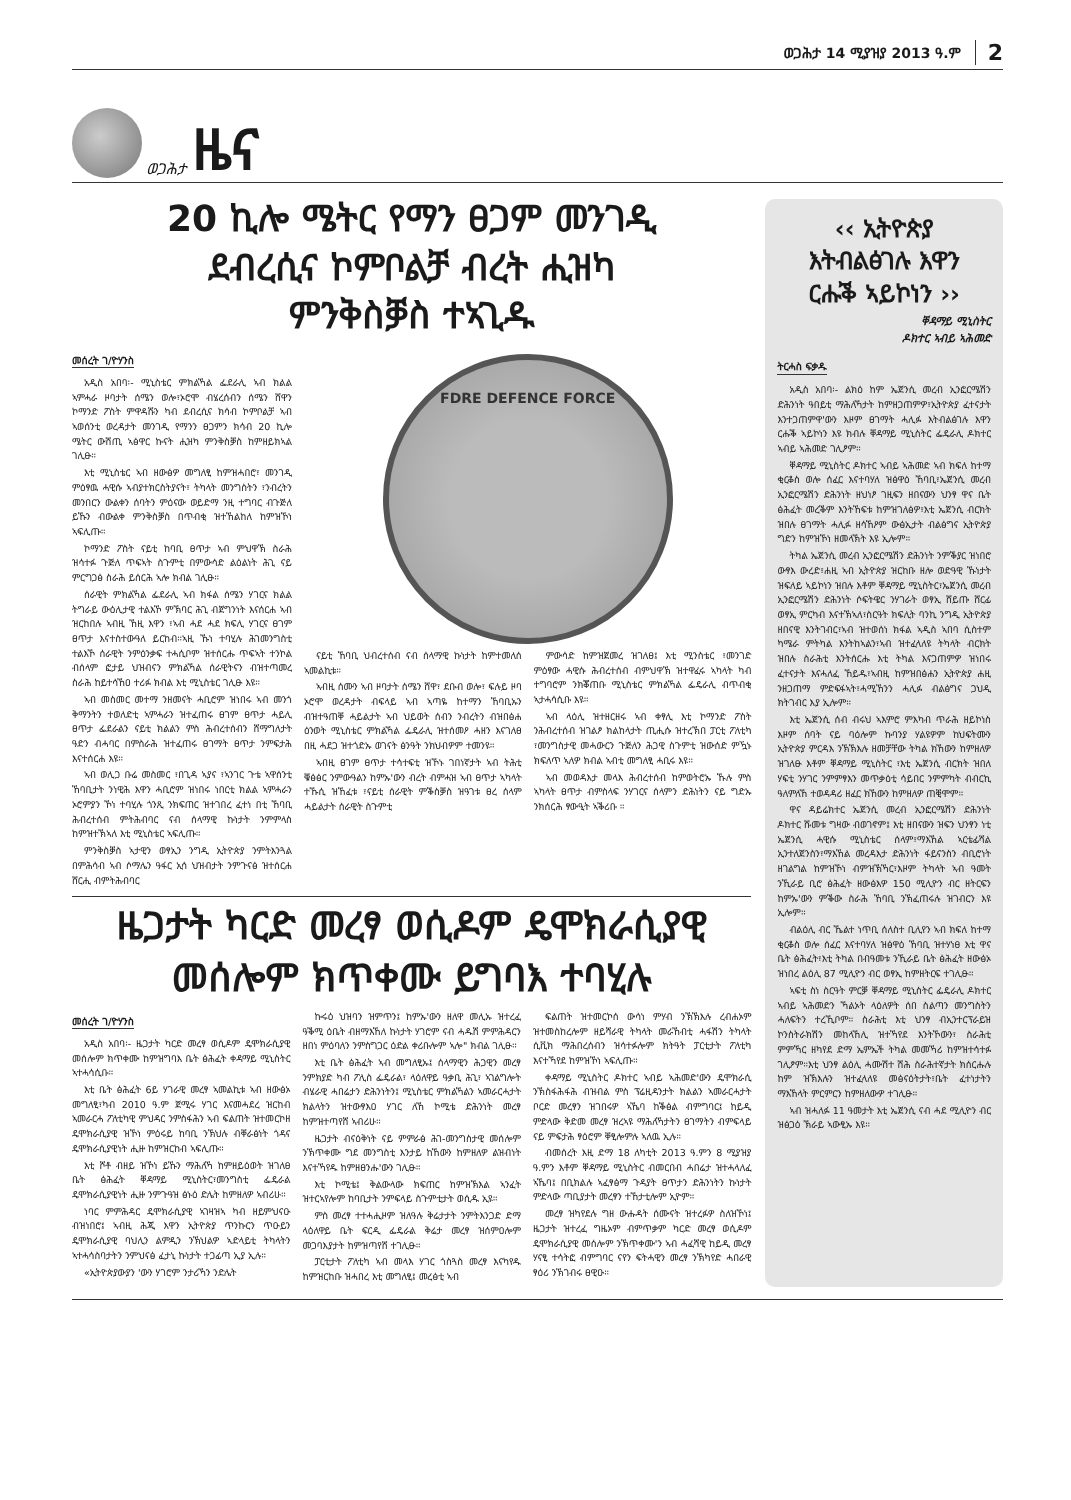ወጋሕታ 14 ሚያዝያ 2013 ዓ.ም 2
ወጋሕታ ዜና
20 ኪሎ ሜትር የማን ፀጋም መንገዲ
ደብረሲና ኮምቦልቻ ብረት ሒዝካ
ምንቅስቓስ ተኣጊዱ
መሰረት ገ/ዮሃንስ
አዲስ አበባ፡- ሚኒስቴር ምክልኻል ፌደራሊ ኣብ ክልል ኣምሓራ ዞባታት ሰሜን ወሎ፣ኦሮሞ ብሄረሰብን ሰሜን ሸዋን ኮማንድ ፖስት ምዋዳሹን ካብ ደብረሲና ክሳብ ኮምቦልቻ ኣብ ኣወሰንቲ ወረዳታት መንገዲ የማንን ፀጋምን ክሳብ 20 ኪሎ ሜትር ውሽጢ ኣፅዋር ኩናት ሒዝካ ምንቅስቓስ ከምዘይክኣል ገሊፁ።
እቲ ሚኒስቴር ኣብ ዘውፅዎ መግለፂ ከምዝሓበሮ፣ መንገዲ ምዕፃዉ ሓዊሱ ኣብያተክርስትያናት፣ ትካላት መንግስትን ፣ንብረትን መንበርን ውልቀን ሰባትን ምዕናው ወይድማ ንዚ ተግባር ብጉጅለ ይኹን ብውልቀ ምንቅስቓስ በጥብቂ ዝተኸልከለ ከምዝኾነ ኣፍሊጡ።
ኮማንድ ፖስት ናይቲ ከባቢ ፀጥታ ኣብ ምህዋኽ ስራሕ ዝሳተፉ ጉጅለ ጥፍኣት ስጉምቲ በምውሳድ ልዕልነት ሕጊ ናይ ምርግጋፅ ስራሕ ይሰርሕ ኣሎ ክብል ገሊፁ።
ሰራዊት ምክልኻል ፌደራሊ ኣብ ክፋል ሰሜን ሃገርና ክልል ትግራይ ውዕሊታዊ ተልእኾ ምኽባር ሕጊ ብጀግንነት እናሰርሐ ኣብ ዝርከበሉ ኣብዚ ኸዚ እዋን ፣ኣብ ሓደ ሓደ ክፍሊ ሃገርና ፀገም ፀጥታ እናተስተውዓለ ይርከብ።ኣዚ ኹነ ተባሂሉ ሕገመንግስቲ ተልእኾ ሰራዊት ንምዕንቃፍ ተሓሲቦም ዝተሰርሑ ጥፍኣት ተንኮል ብሰላም ፎታይ ህዝብናን ምክልኻል ሰራዊትናን ብዝተጣመረ ስራሕ ከይተሳኸዐ ተሪፉ ክብል እቲ ሚኒስቴር ገሊፁ እዩ።
ኣብ መስመር መተማ ንዘመናት ሓቢሮም ዝነበሩ ኣብ መንጎ ቅማንትን ተወለድቲ ኣምሓራን ዝተፈጠሩ ፀገም ፀጥታ ሓይሊ ፀጥታ ፌደራልን ናይቲ ክልልን ምስ ሕብረተሰብን ሸማግለታት ዓድን ብሓባር በምስራሕ ዝተፈጠሩ ፀገማት ፀጥታ ንምፍታሕ እናተሰርሐ እዩ።
ኣብ ወሊጋ ቡሬ መስመር ፣በጊዳ ኣያና ፣ኣንገር ጉቴ ኣዋሰንቲ ኸባቢታት ንነዊሕ እዋን ሓቢሮም ዝነበሩ ነበርቲ ክልል ኣምሓራን ኦሮምያን ኾነ ተባሂሉ ጎንጺ ንክፍጠር ዝተገበረ ፈተነ በቲ ኸባቢ ሕብረተሰብ ምትሕብባር ናብ ሰላማዊ ኩነታት ንምምላስ ከምዝተኽኣለ እቲ ሚኒስቴር ኣፍሊጡ።
ምንቅስቓስ ኣታዊን ወፃኢን ንግዲ ኢትዮጵያ ንምትእንጓል በምሕሳብ ኣብ ሶማሌን ዓፋር ኢሳ ህዝብታት ንምጉናፅ ዝተሰርሐ ሸርሒ ብምትሕብባር
FDRE DEFENCE FORCE
ናይቲ ኸባቢ ህብረተሰብ ናብ ሰላማዊ ኩነታት ከምተመለሰ ኣመልኪቱ።
ኣብዚ ሰሙን ኣብ ዞባታት ሰሜን ሸዋ፣ ደቡብ ወሎ፣ ፍሉይ ዞባ ኦሮሞ ወረዳታት ብፍላይ ኣብ ኣጣዬ ከተማን ኸባቢኡን ብዝተዓጠቐ ሓይልታት ኣብ ህይወት ሰብን ንብረትን ብዝበፅሐ ዕንወት ሚኒስቴር ምክልኻል ፌዴራሊ ዝተሰመዖ ሓዘን እናገለፀ በዚ ሓደጋ ዝተጎድኡ ወገናት ፅንዓት ንክህብዎም ተመንዩ።
ኣብዚ ፀገም ፀጥታ ተሳተፍቲ ዝኾኑ ገበነኛታት ኣብ ትሕቲ ቑፅፅር ንምውዓልን ከምኡ'ውን ብረት ብምሓዝ ኣብ ፀጥታ ኣካላት ተኹሲ ዝኸፈቱ ፣ናይቲ ሰራዊት ምቕስቓስ ዝዓገቱ ፀረ ሰላም ሓይልታት ሰራዊት ስጉምቲ
ምውሳድ ከምዝጀመረ ዝገለፀ፤ እቲ ሚንስቴር ፣መንገድ ምዕፃው ሓዊሱ ሕብረተሰብ ብምህዋኽ ዝተዋፈሩ ኣካላት ካብ ተግባሮም ንክቖጠቡ ሚኒስቴር ምክልኻል ፌዴራሊ ብጥብቂ ኣታሓሳሲቡ እዩ።
ኣብ ላዕሊ ዝተዘርዘሩ ኣብ ቀፃሊ እቲ ኮማንድ ፖስት ንሕብረተሰብ ዝገልፆ ክልከላታት ጢሒሱ ዝተረኽበ ፓርቲ ፖለቲካ ፣መንግስታዊ መሓውርን ጉጅለን ሕጋዊ ስጉምቲ ዝውሰድ ምዃኑ ክፍለጥ ኣለዎ ክብል ኣብቲ መግለፂ ሓቢሩ እዩ።
ኣብ መወዳእታ መላእ ሕብረተሰብ ከምወትሮኡ ኹሉ ምስ ኣካላት ፀጥታ ብምስላፍ ንሃገርና ሰላምን ድሕነትን ናይ ግድኡ ንክሰርሕ ፃውዒት ኣቕሪቡ ።
ዜጋታት ካርድ መረፃ ወሲዶም ዴሞክራሲያዊ
መሰሎም ክጥቀሙ ይግባእ ተባሂሉ
መሰረት ገ/ዮሃንስ
አዲስ አበባ፡- ዜጋታት ካርድ መረፃ ወሲዶም ዴሞክራሲያዊ መሰሎም ክጥቀሙ ከምዝግባእ ቤት ፅሕፈት ቀዳማይ ሚኒስትር ኣተሓሳሲቡ።
እቲ ቤት ፅሕፈት 6ይ ሃገራዊ መረፃ ኣመልኪቱ ኣብ ዘውፅኦ መግለፂ፣ካብ 2010 ዓ.ም ጀሚሩ ሃገር እናመሓደረ ዝርከብ ኣመራርሓ ፖለቲካዊ ምህዳር ንምስፋሕን ኣብ ፍልጠት ዝተመርኮዘ ዴሞክራሲያዊ ዝኾነ ምዕሩይ ከባቢ ንኽህሉ ብቐራፅነት ጎዳና ዴሞክራሲያዊነት ሒዙ ከምዝርከብ ኣፍሊጡ።
እቲ ሾቶ ብዘይ ዝኾነ ይኹን ማሕለኻ ከምዘይዕወት ዝገለፀ ቤት ፅሕፈት ቐዳማይ ሚኒስትር፣መንግስቲ ፌዴራል ዴሞክራሲያዊነት ሒዙ ንምጉዓዝ ፅኑዕ ድሌት ከምዘለዎ ኣብሪሁ።
ነባር ምምሕዳር ዴሞክራሲያዊ ኣገዛዝኣ ካብ ዘይምህናዑ ብዝነበሮ፤ ኣብዚ ሕጂ እዋን ኢትዮጵያ ጥንኩርን ጥዑይን ዴሞክራሲያዊ ባህሊን ልምዲን ንኽህልዎ ኣድላይቲ ትካላትን ኣተሓሳስባታትን ንምህናፅ ፈታኒ ኩነታት ተጋፊጣ ኢያ ኢሉ።
«ኢትዮጵያውያን 'ውን ሃገሮም ንታሪኻን ንድሌት
ኩሩዕ ህዝባን ዝምጥን፤ ከምኡ'ውን ዘለዋ መሊኡ ዝተረፈ ዓቕሚ ዕቤት ብዘማእኸለ ኩነታት ሃገሮም ናብ ሓዱሽ ምምሕዳርን ዘበነ ምዕባለን ንምስግጋር ዕድል ቀሪቡሎም ኣሎ" ክብል ገሊፁ።
እቲ ቤት ፅሕፈት ኣብ መግለፂኡ፤ ሰላማዊን ሕጋዊን መረፃ ንምክያድ ካብ ፖሊስ ፌዴራል፣ ላዕለዋይ ዓቃቢ ሕጊ፣ ኣገልግሎት ብሄራዊ ሓበሬታን ድሕንነትን፤ ሚኒስቴር ምክልኻልን ኣመራርሓታት ክልላትን ዝተውፃእዐ ሃገር ለኸ ኮሚቴ ድሕንነት መረፃ ከምዝተጣየሸ ኣብሪሁ።
ዜጋታት ብናዕቅነት ናይ ምምራፅ ሕገ-መንግስታዊ መሰሎም ንኽጥቀሙ ግደ መንግስቲ እንታይ ከኸውን ከምዘለዎ ልዝብነት እናተኻየዱ ከምዘፀንሑ'ውን ገሊፁ።
እቲ ኮሚቴ፤ ቅልውላው ክፍጠር ከምዝኽእል ኣንፈት ዝተርኣየሎም ከባቢታት ንምፍላይ ስጉምቲታት ወሲዱ ኢዩ።
ምስ መረፃ ተተሓሒዞም ዝለዓሉ ቅሬታታት ንምትእንጋድ ድማ ላዕለዋይ ቤት ፍርዲ ፌዴራል ቅሬታ መረፃ ዝሰምዐሎም መጋባእያታት ከምዝጣየሸ ተገሊፁ።
ፓርቲታት ፖለቲካ ኣብ መላእ ሃገር ጎስጓስ መረፃ እናካየዱ ከምዝርከቡ ዝሓበረ እቲ መግለፂ፤ መረፅቲ ኣብ
ፍልጠት ዝተመርኮሰ ውሳነ ምሃብ ንኽኽእሉ ረብሐኦም ዝተመስከረሎም ዘይሻራዊ ትካላት መራኸብቲ ሓፋሽን ትካላት ሲቪክ ማሕበረሰብን ዝሳተፉሎም ክትዓት ፓርቲታት ፖለቲካ እናተኻየደ ከምዝኾነ ኣፍሊጡ።
ቀዳማይ ሚኒስትር ዶክተር ኣብይ ኣሕመድ'ውን ዴሞክራሲ ንኽስፋሕፋሕ ብዝብል ምስ ፕሬዚዳንታት ክልልን ኣመራርሓታት ቦርድ መረፃን ዝገበሩዎ ኣኼባ ከቕፅል ብምግባር፤ ከይዲ ምድላው ቅድመ መረፃ ዝረኣዩ ማሕለኻታትን ፀገማትን ብምፍላይ ናይ ምፍታሕ ፃዕሮም ቐፂሎምሉ ኣለዉ ኢሉ።
ብመሰረት እዚ ድማ 18 ለካቲት 2013 ዓ.ምን 8 ሚያዝያ ዓ.ምን እቶም ቐዳማይ ሚኒስትር ብመርበብ ሓበሬታ ዝተሓላለፈ ኣኼባ፤ በቢክልሉ ኣፈፃፅማ ጉዳያት ፀጥታን ድሕንነትን ኩነታት ምድላው ጣቢያታት መረፃን ተኸታቲሎም ኢዮም።
መረፃ ዝካየደሉ ግዘ ውሑዳት ሰሙናት ዝተረፉዎ ስለዝኾነ፤ ዜጋታት ዝተረፈ ግዜኦም ብምጥቃም ካርድ መረፃ ወሲዶም ዴሞክራሲያዊ መሰሎም ንኽጥቀሙ'ን ኣብ ሓፈሻዊ ከይዲ መረፃ ሃናፂ ተሳትፎ ብምግባር ናየን ፍትሓዊን መረፃ ንኽካየድ ሓበራዊ ፃዕሪ ንኽገብሩ ፀዊዑ።
‹‹ ኢትዮጵያ
እትብልፅገሉ እዋን
ርሑቕ ኣይኮነን ››
ቐዳማይ ሚኒስትር
ዶክተር ኣብይ ኣሕመድ
ትርሓስ ፍቃዱ
አዲስ አበባ፡- ልክዕ ከም ኤጀንሲ መረብ ኢንፎርሜሽን ድሕንነት ዓበይቲ ማሕለኻታት ከምዘጋጠምዎ፣ኢትዮጵያ ፈተናታት እንተጋጠምዋ'ውን እዞም ፀገማት ሓሊፉ እትብልፅገሉ እዋን ርሑቕ ኣይኮነን እዩ ክብሉ ቐዳማይ ሚኒስትር ፌዴራሊ ዶክተር ኣብይ ኣሕመድ ገሊፆም።
ቐዳማይ ሚኒስትር ዶክተር ኣብይ ኣሕመድ ኣብ ክፍለ ከተማ ቂርቆስ ወሎ ሰፈር እናተባሃለ ዝፅዋዕ ኸባቢ፣ኤጀንሲ መረብ ኢንፎርሜሽን ድሕንነት ዘህነፆ ገዚፍን ዘበናውን ህንፃ ዋና ቤት ፅሕፈት መረቕም እንትኸፍቱ ከምዝገለፅዎ፣እቲ ኤጀንሲ ብርክት ዝበሉ ፀገማት ሓሊፉ ዘሳኸዖም ውፅኢታት ብልፅግና ኢትዮጵያ ግድን ከምዝኾነ ዘመላኽት እዩ ኢሎም።
ትካል ኤጀንሲ መረብ ኢንፎርሜሽን ድሕንነት ንምቕያር ዝነበሮ ውፃእ ውረድ፣ሐዚ ኣብ ኢትዮጵያ ዝርከቡ ዘሎ ወድዓዊ ኹነታት ዝፍለይ ኣይኮነን ዝበሉ እቶም ቐዳማይ ሚኒስትር፣ኤጀንሲ መረብ ኢንፎርሜሽን ድሕንነት ሶፍትዌር ንሃገራት ወፃኢ ሸይጡ ሸርፊ ወፃኢ ምርካብ እናተኽኣለ፣ስርዓት ክፍሊት ባንኪ ንግዲ ኢትዮጵያ ዘበናዊ እንትገብር፣ኣብ ዝተወሰነ ክፋል ኣዲስ ኣበባ ሲስተም ካሜራ ምትካል እንትከኣልን፣ኣብ ዝተፈላለዩ ትካላት ብርክት ዝበሉ ስራሕቲ እንትሰርሑ እቲ ትካል እናጋጠምዎ ዝነበሩ ፈተናታት እናሓለፈ ኸይዱ፣ኣብዚ ከምዝበፅሐን ኢትዮጵያ ሐዚ ንዘጋጠማ ምድፍፋኣት፣ሓሚኸንን ሓሊፉ ብልፅግና ጋህዲ ክትገብር እያ ኢሎም።
እቲ ኤጀንሲ ሰብ ብሩህ ኣእምሮ ምእካብ ጥራሕ ዘይኮነስ እዞም ሰባት ናይ ባዕሎም ኩባንያ ሃልዩዎም ከህፍትሙን ኢትዮጵያ ምርዳእ ንኽኽእሉ ዘመቻቸው ትካል ክኸውን ከምዘለዎ ዝገለፁ እቶም ቐዳማይ ሚኒስትር ፣እቲ ኤጀንሲ ብርክት ዝበለ ሃፍቲ ንሃገር ንምምፃእን መጥቃዕቲ ሳይበር ንምምካት ብብርኪ ዓለምለኸ ተወዳዳሪ ዘፈር ክኸውን ከምዘለዎ ጠቒሞም።
ዋና ዳይሬክተር ኤጀንሲ መረብ ኢንፎርሜሽን ድሕንነት ዶክተር ሹመቱ ግዛው ብወገኖም፤ እቲ ዘበናውን ዝፍን ህንፃን ነቲ ኤጀንሲ ሓዊሱ ሚኒስቴር ሰላም፣ማእኸል ኣርቴፊሻል ኢንተለጀንስን፣ማእኸል መረዳእታ ድሕንነት ፋይናንስን ብቢሮነት ዘገልግል ከምዝኾነ ብምዝኽኻር፣እዞም ትካላት ኣብ ዓመት ንኺራይ ቢሮ ፅሕፈት ዘውፅእዎ 150 ሚሊዮን ብር ዘትርፍን ከምኡ'ውን ምቕው ስራሕ ኸባቢ ንኽፈጠሩሉ ዝገብርን እዩ ኢሎም።
ብልዕሊ ብር ኼልተ ነጥቢ ሰለስተ ቢሊየን ኣብ ክፍለ ከተማ ቂርቆስ ወሎ ሰፈር እናተባሃለ ዝፅዋዕ ኸባቢ ዝተሃነፀ እቲ ዋና ቤት ፅሕፈት፣እቲ ትካል በብዓመቱ ንኺራይ ቤት ፅሕፈት ዘውፅኦ ዝነበረ ልዕሊ 87 ሚሊዮን ብር ወፃኢ ከምዘትርፍ ተገሊፁ።
ኣፍቲ ስነ ስርዓት ምርቓ ቐዳማይ ሚኒስትር ፌዴራሊ ዶክተር ኣብይ ኣሕመድን ኻልኦት ላዕለዎት ሰበ ስልጣን መንግስትን ሓለፍትን ተረኺቦም። ስራሕቲ እቲ ህንፃ ብኢንተርፕራይዝ ኮንስትራክሽን መከላኸሊ ዝተኻየደ እንትኾውን፣ ስራሕቲ ምምኻር ዘካየደ ድማ ኤምኤች ትካል መመኻሪ ከምዝተሳተፉ ገሊፆም።እቲ ህንፃ ልዕሊ ሓሙሽተ ሽሕ ስራሕተኛታት ክሰርሑሉ ከም ዝኽእሉን ዝተፈላለዩ መፅናዕትታት፣ቤት ፈተነታትን ማእኸላት ምርምርን ከምዘለውዎ ተገሊፁ።
ኣብ ዝሓለፉ 11 ዓመታት እቲ ኤጀንሲ ናብ ሓደ ሚሊዮን ብር ዝፅጋዕ ኽራይ ኣውፂኡ እዩ።